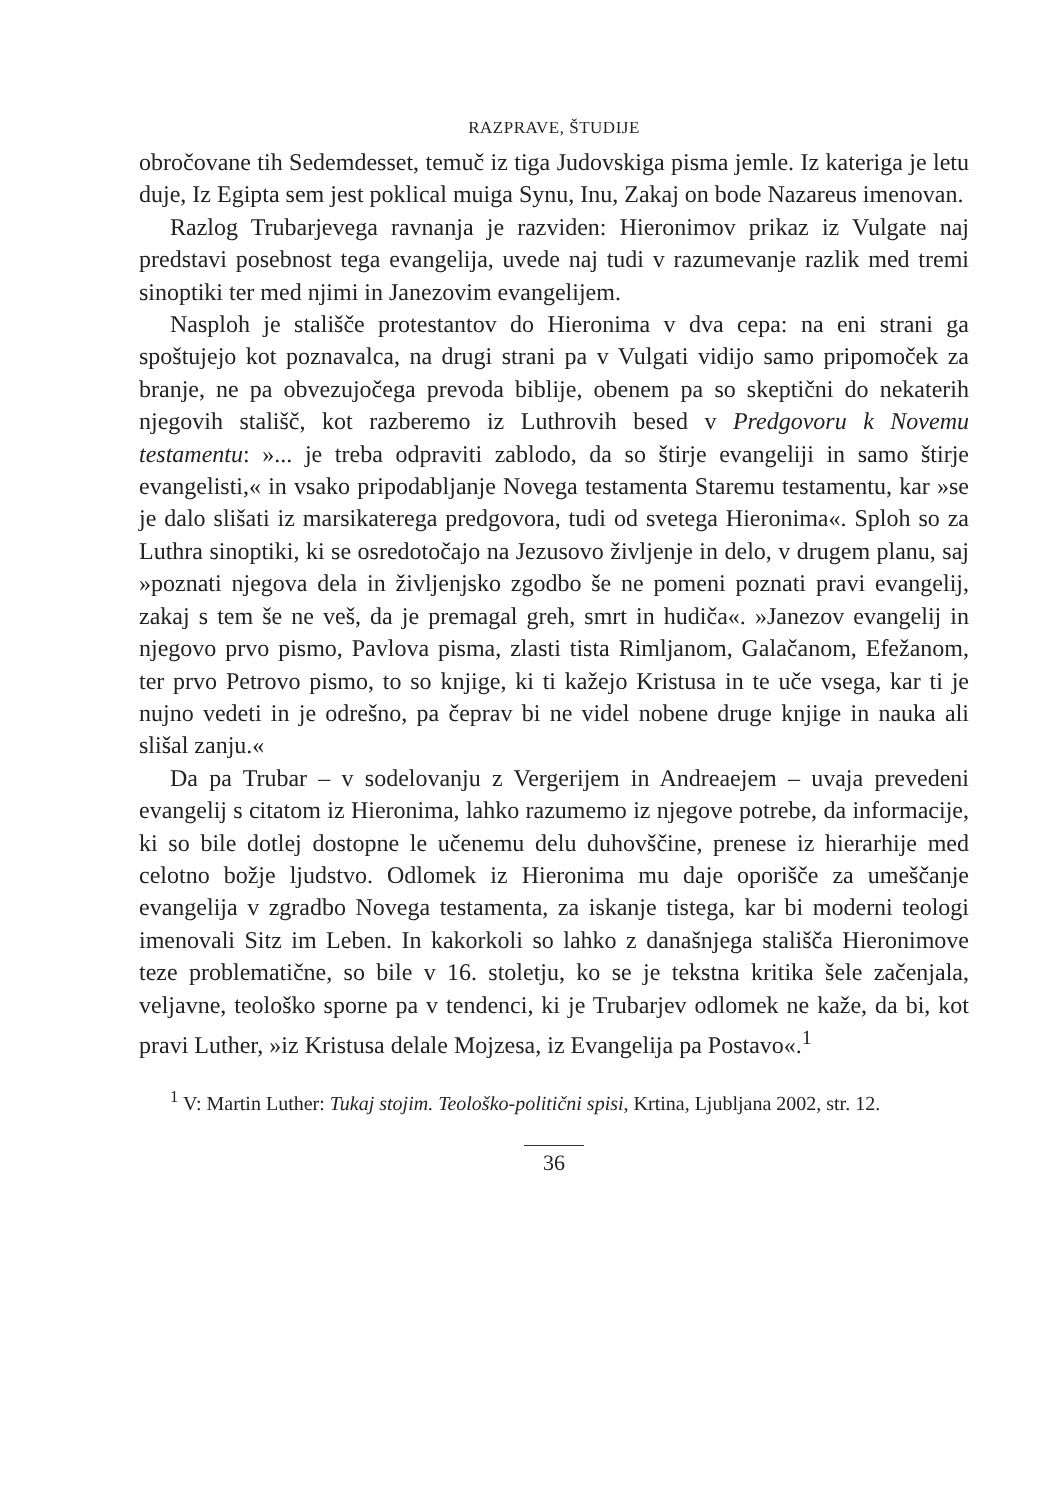RAZPRAVE, ŠTUDIJE
obročovane tih Sedemdesset, temuč iz tiga Judovskiga pisma jemle. Iz kateriga je letu duje, Iz Egipta sem jest poklical muiga Synu, Inu, Zakaj on bode Nazareus imenovan.
Razlog Trubarjevega ravnanja je razviden: Hieronimov prikaz iz Vulgate naj predstavi posebnost tega evangelija, uvede naj tudi v razumevanje razlik med tremi sinoptiki ter med njimi in Janezovim evangelijem.
Nasploh je stališče protestantov do Hieronima v dva cepa: na eni strani ga spoštujejo kot poznavalca, na drugi strani pa v Vulgati vidijo samo pripomoček za branje, ne pa obvezujočega prevoda biblije, obenem pa so skeptični do nekaterih njegovih stališč, kot razberemo iz Luthrovih besed v Predgovoru k Novemu testamentu: »... je treba odpraviti zablodo, da so štirje evangeliji in samo štirje evangelisti,« in vsako pripodabljanje Novega testamenta Staremu testamentu, kar »se je dalo slišati iz marsikaterega predgovora, tudi od svetega Hieronima«. Sploh so za Luthra sinoptiki, ki se osredotočajo na Jezusovo življenje in delo, v drugem planu, saj »poznati njegova dela in življenjsko zgodbo še ne pomeni poznati pravi evangelij, zakaj s tem še ne veš, da je premagal greh, smrt in hudiča«. »Janezov evangelij in njegovo prvo pismo, Pavlova pisma, zlasti tista Rimljanom, Galačanom, Efežanom, ter prvo Petrovo pismo, to so knjige, ki ti kažejo Kristusa in te uče vsega, kar ti je nujno vedeti in je odrešno, pa čeprav bi ne videl nobene druge knjige in nauka ali slišal zanju.«
Da pa Trubar – v sodelovanju z Vergerijem in Andreaejem – uvaja prevedeni evangelij s citatom iz Hieronima, lahko razumemo iz njegove potrebe, da informacije, ki so bile dotlej dostopne le učenemu delu duhovščine, prenese iz hierarhije med celotno božje ljudstvo. Odlomek iz Hieronima mu daje oporišče za umeščanje evangelija v zgradbo Novega testamenta, za iskanje tistega, kar bi moderni teologi imenovali Sitz im Leben. In kakorkoli so lahko z današnjega stališča Hieronimove teze problematične, so bile v 16. stoletju, ko se je tekstna kritika šele začenjala, veljavne, teološko sporne pa v tendenci, ki je Trubarjev odlomek ne kaže, da bi, kot pravi Luther, »iz Kristusa delale Mojzesa, iz Evangelija pa Postavo«.<sup>1</sup>
<sup>1</sup> V: Martin Luther: Tukaj stojim. Teološko-politični spisi, Krtina, Ljubljana 2002, str. 12.
36